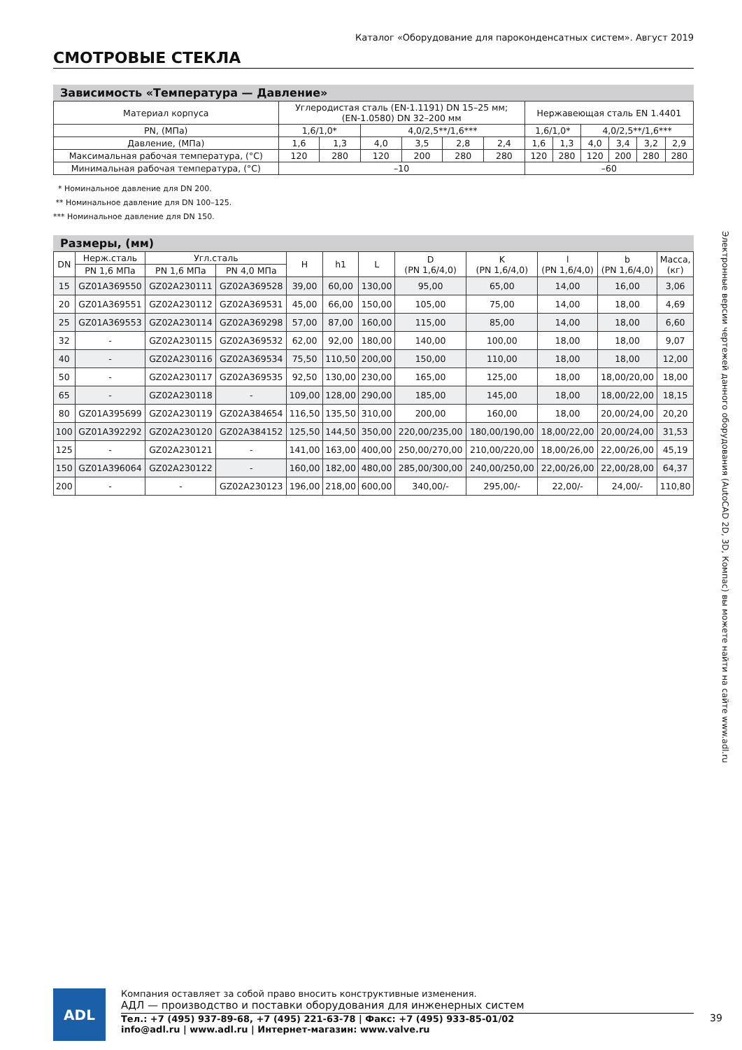Каталог «Оборудование для пароконденсатных систем». Август 2019
СМОТРОВЫЕ СТЕКЛА
Зависимость «Температура — Давление»
| Материал корпуса | Углеродистая сталь (EN-1.1191) DN 15–25 мм; (EN-1.0580) DN 32–200 мм | | | | | | Нержавеющая сталь EN 1.4401 | | | | | |
| PN, (МПа) | 1,6/1,0* | | 4,0/2,5**/1,6*** | | | | 1,6/1,0* | | 4,0/2,5**/1,6*** | | | |
| Давление, (МПа) | 1,6 | 1,3 | 4,0 | 3,5 | 2,8 | 2,4 | 1,6 | 1,3 | 4,0 | 3,4 | 3,2 | 2,9 |
| Максимальная рабочая температура, (°C) | 120 | 280 | 120 | 200 | 280 | 280 | 120 | 280 | 120 | 200 | 280 | 280 |
| Минимальная рабочая температура, (°C) | –10 | | | | | | –60 | | | | | |
* Номинальное давление для DN 200.
** Номинальное давление для DN 100–125.
*** Номинальное давление для DN 150.
Размеры, (мм)
| DN | Нерж.сталь | Угл.сталь | | H | h1 | L | D (PN 1,6/4,0) | K (PN 1,6/4,0) | l (PN 1,6/4,0) | b (PN 1,6/4,0) | Масса, (кг) |
| --- | --- | --- | --- | --- | --- | --- | --- | --- | --- | --- | --- |
| | PN 1,6 МПа | PN 1,6 МПа | PN 4,0 МПа | | | | | | | | |
| 15 | GZ01A369550 | GZ02A230111 | GZ02A369528 | 39,00 | 60,00 | 130,00 | 95,00 | 65,00 | 14,00 | 16,00 | 3,06 |
| 20 | GZ01A369551 | GZ02A230112 | GZ02A369531 | 45,00 | 66,00 | 150,00 | 105,00 | 75,00 | 14,00 | 18,00 | 4,69 |
| 25 | GZ01A369553 | GZ02A230114 | GZ02A369298 | 57,00 | 87,00 | 160,00 | 115,00 | 85,00 | 14,00 | 18,00 | 6,60 |
| 32 | - | GZ02A230115 | GZ02A369532 | 62,00 | 92,00 | 180,00 | 140,00 | 100,00 | 18,00 | 18,00 | 9,07 |
| 40 | - | GZ02A230116 | GZ02A369534 | 75,50 | 110,50 | 200,00 | 150,00 | 110,00 | 18,00 | 18,00 | 12,00 |
| 50 | - | GZ02A230117 | GZ02A369535 | 92,50 | 130,00 | 230,00 | 165,00 | 125,00 | 18,00 | 18,00/20,00 | 18,00 |
| 65 | - | GZ02A230118 | - | 109,00 | 128,00 | 290,00 | 185,00 | 145,00 | 18,00 | 18,00/22,00 | 18,15 |
| 80 | GZ01A395699 | GZ02A230119 | GZ02A384654 | 116,50 | 135,50 | 310,00 | 200,00 | 160,00 | 18,00 | 20,00/24,00 | 20,20 |
| 100 | GZ01A392292 | GZ02A230120 | GZ02A384152 | 125,50 | 144,50 | 350,00 | 220,00/235,00 | 180,00/190,00 | 18,00/22,00 | 20,00/24,00 | 31,53 |
| 125 | - | GZ02A230121 | - | 141,00 | 163,00 | 400,00 | 250,00/270,00 | 210,00/220,00 | 18,00/26,00 | 22,00/26,00 | 45,19 |
| 150 | GZ01A396064 | GZ02A230122 | - | 160,00 | 182,00 | 480,00 | 285,00/300,00 | 240,00/250,00 | 22,00/26,00 | 22,00/28,00 | 64,37 |
| 200 | - | - | GZ02A230123 | 196,00 | 218,00 | 600,00 | 340,00/- | 295,00/- | 22,00/- | 24,00/- | 110,80 |
Электронные версии чертежей данного оборудования (AutoCAD 2D, 3D, Компас) вы можете найти на сайте www.adl.ru
ADL
Компания оставляет за собой право вносить конструктивные изменения.
АДЛ — производство и поставки оборудования для инженерных систем
Тел.: +7 (495) 937-89-68, +7 (495) 221-63-78 | Факс: +7 (495) 933-85-01/02
info@adl.ru | www.adl.ru | Интернет-магазин: www.valve.ru
39